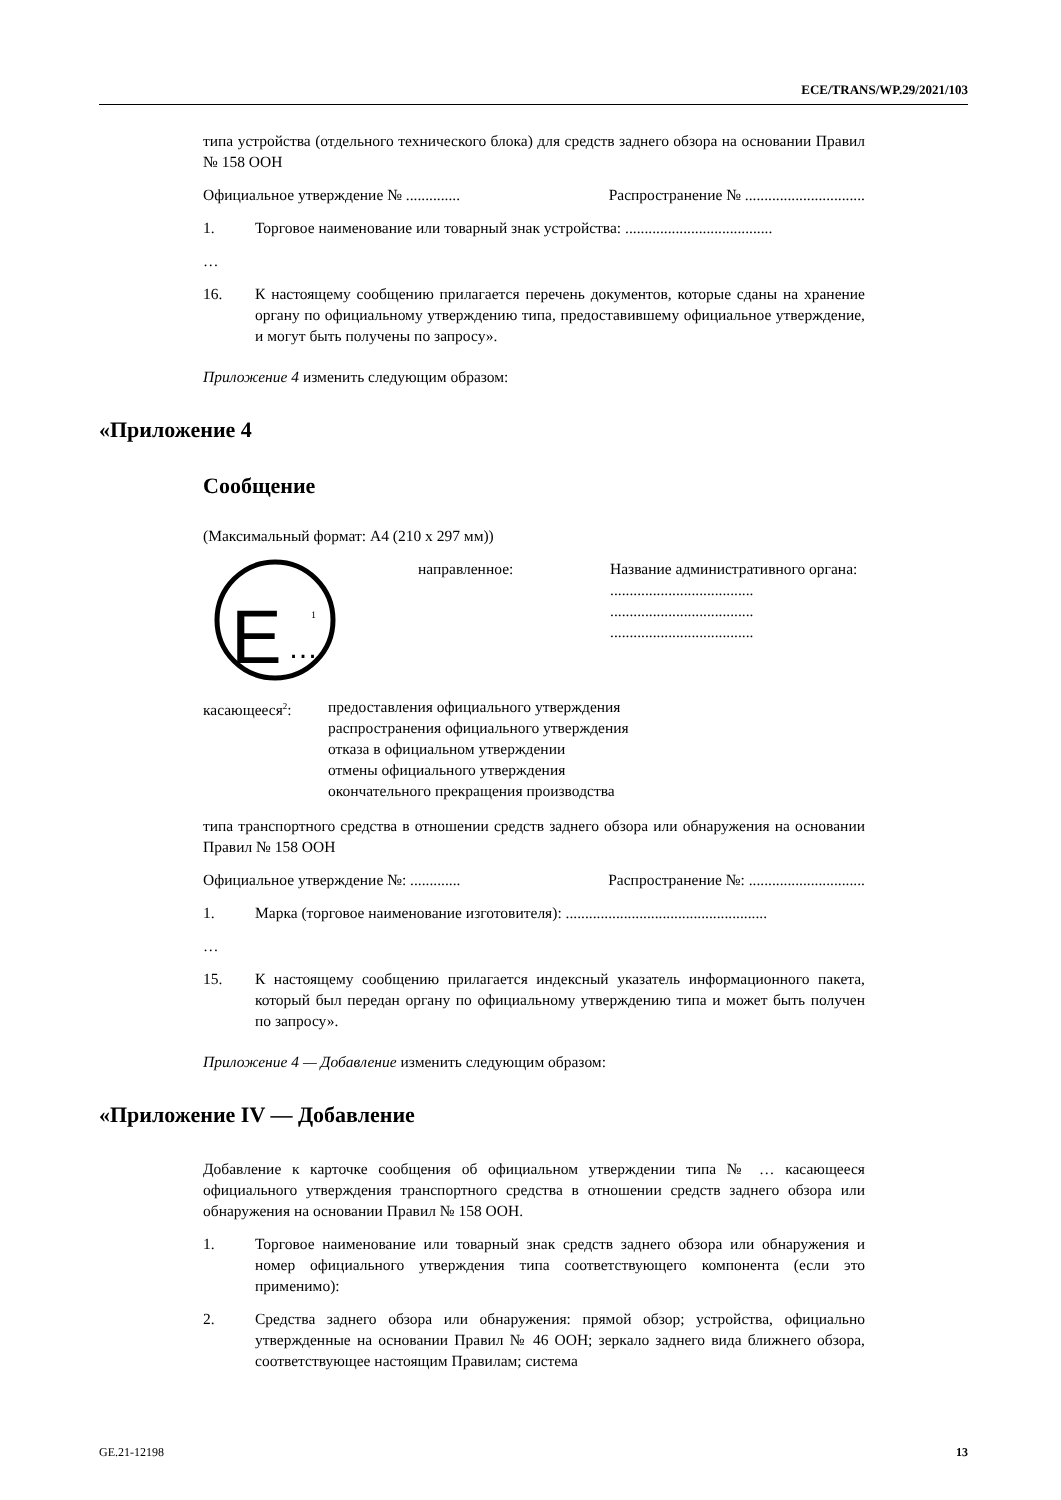ECE/TRANS/WP.29/2021/103
типа устройства (отдельного технического блока) для средств заднего обзора на основании Правил № 158 ООН
Официальное утверждение № .............. Распространение № ...............................
1. Торговое наименование или товарный знак устройства: ......................................
…
16. К настоящему сообщению прилагается перечень документов, которые сданы на хранение органу по официальному утверждению типа, предоставившему официальное утверждение, и могут быть получены по запросу».
Приложение 4 изменить следующим образом:
«Приложение 4
Сообщение
(Максимальный формат: A4 (210 x 297 мм))
E
…
1
направленное: Название административного органа:
.....................................
.....................................
.....................................
касающееся<sup>2</sup>: предоставления официального утверждения
распространения официального утверждения
отказа в официальном утверждении
отмены официального утверждения
окончательного прекращения производства
типа транспортного средства в отношении средств заднего обзора или обнаружения на основании Правил № 158 ООН
Официальное утверждение №: ............. Распространение №: ..............................
1. Марка (торговое наименование изготовителя): ....................................................
…
15. К настоящему сообщению прилагается индексный указатель информационного пакета, который был передан органу по официальному утверждению типа и может быть получен по запросу».
Приложение 4 — Добавление изменить следующим образом:
«Приложение IV — Добавление
Добавление к карточке сообщения об официальном утверждении типа № … касающееся официального утверждения транспортного средства в отношении средств заднего обзора или обнаружения на основании Правил № 158 ООН.
1. Торговое наименование или товарный знак средств заднего обзора или обнаружения и номер официального утверждения типа соответствующего компонента (если это применимо):
2. Средства заднего обзора или обнаружения: прямой обзор; устройства, официально утвержденные на основании Правил № 46 ООН; зеркало заднего вида ближнего обзора, соответствующее настоящим Правилам; система
GE.21-12198 13